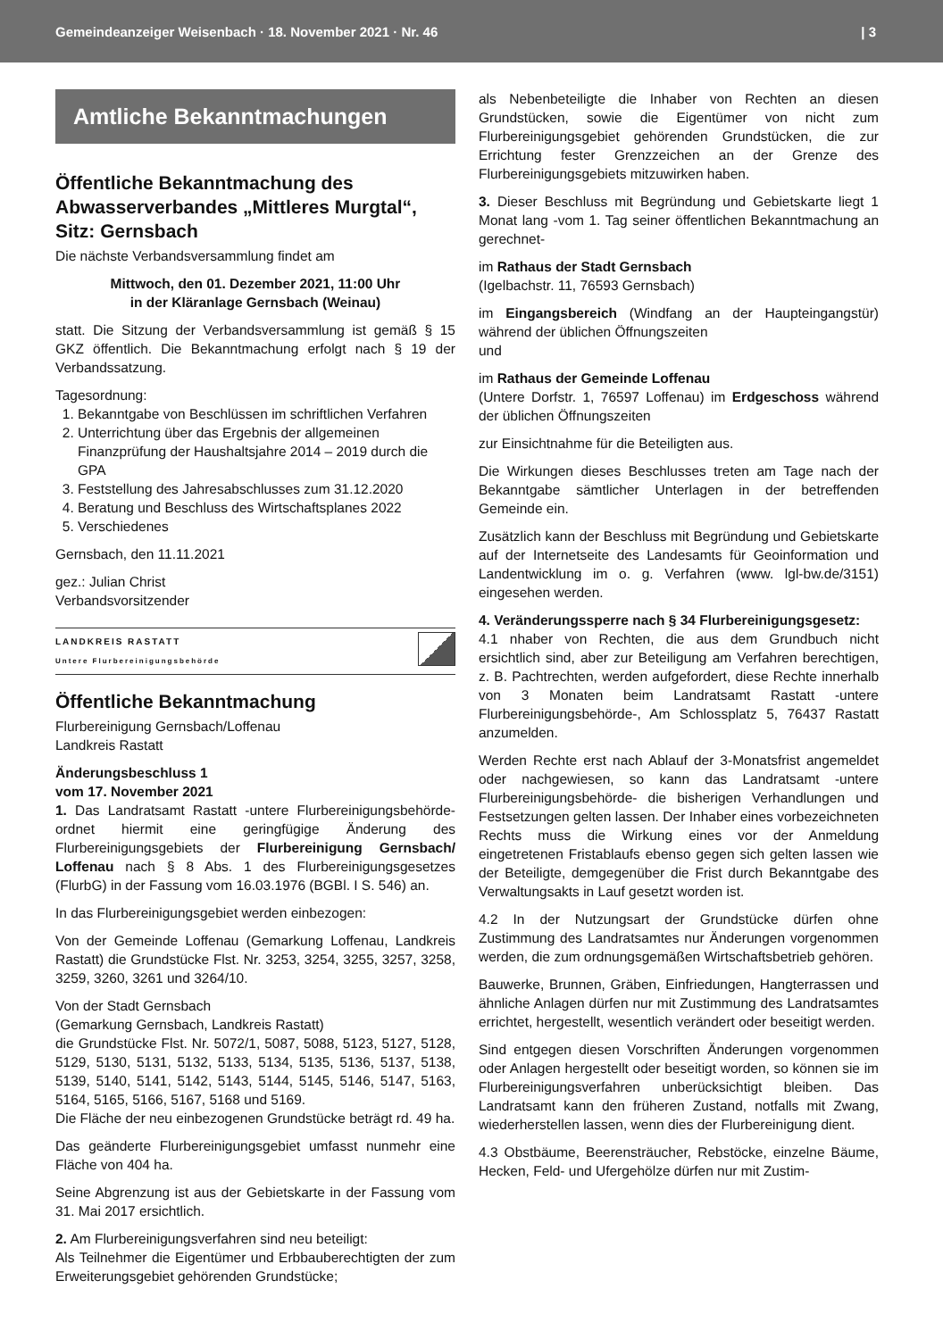Gemeindeanzeiger Weisenbach · 18. November 2021 · Nr. 46 | 3
Amtliche Bekanntmachungen
Öffentliche Bekanntmachung des Abwasserverbandes „Mittleres Murgtal“, Sitz: Gernsbach
Die nächste Verbandsversammlung findet am
Mittwoch, den 01. Dezember 2021, 11:00 Uhr
in der Kläranlage Gernsbach (Weinau)
statt. Die Sitzung der Verbandsversammlung ist gemäß § 15 GKZ öffentlich. Die Bekanntmachung erfolgt nach § 19 der Verbandssatzung.
Tagesordnung:
1. Bekanntgabe von Beschlüssen im schriftlichen Verfahren
2. Unterrichtung über das Ergebnis der allgemeinen Finanzprüfung der Haushaltsjahre 2014 – 2019 durch die GPA
3. Feststellung des Jahresabschlusses zum 31.12.2020
4. Beratung und Beschluss des Wirtschaftsplanes 2022
5. Verschiedenes
Gernsbach, den 11.11.2021
gez.: Julian Christ
Verbandsvorsitzender
LANDKREIS RASTATT
Untere Flurbereinigungsbehörde
Öffentliche Bekanntmachung
Flurbereinigung Gernsbach/Loffenau
Landkreis Rastatt
Änderungsbeschluss 1
vom 17. November 2021
1. Das Landratsamt Rastatt -untere Flurbereinigungsbehörde- ordnet hiermit eine geringfügige Änderung des Flurbereinigungsgebiets der Flurbereinigung Gernsbach/ Loffenau nach § 8 Abs. 1 des Flurbereinigungsgesetzes (FlurbG) in der Fassung vom 16.03.1976 (BGBl. I S. 546) an.
In das Flurbereinigungsgebiet werden einbezogen:
Von der Gemeinde Loffenau (Gemarkung Loffenau, Landkreis Rastatt) die Grundstücke Flst. Nr. 3253, 3254, 3255, 3257, 3258, 3259, 3260, 3261 und 3264/10.
Von der Stadt Gernsbach
(Gemarkung Gernsbach, Landkreis Rastatt)
die Grundstücke Flst. Nr. 5072/1, 5087, 5088, 5123, 5127, 5128, 5129, 5130, 5131, 5132, 5133, 5134, 5135, 5136, 5137, 5138, 5139, 5140, 5141, 5142, 5143, 5144, 5145, 5146, 5147, 5163, 5164, 5165, 5166, 5167, 5168 und 5169.
Die Fläche der neu einbezogenen Grundstücke beträgt rd. 49 ha.
Das geänderte Flurbereinigungsgebiet umfasst nunmehr eine Fläche von 404 ha.
Seine Abgrenzung ist aus der Gebietskarte in der Fassung vom 31. Mai 2017 ersichtlich.
2. Am Flurbereinigungsverfahren sind neu beteiligt:
Als Teilnehmer die Eigentümer und Erbbauberechtigten der zum Erweiterungsgebiet gehörenden Grundstücke;
als Nebenbeteiligte die Inhaber von Rechten an diesen Grundstücken, sowie die Eigentümer von nicht zum Flurbereinigungsgebiet gehörenden Grundstücken, die zur Errichtung fester Grenzzeichen an der Grenze des Flurbereinigungsgebiets mitzuwirken haben.
3. Dieser Beschluss mit Begründung und Gebietskarte liegt 1 Monat lang -vom 1. Tag seiner öffentlichen Bekanntmachung an gerechnet-
im Rathaus der Stadt Gernsbach
(Igelbachstr. 11, 76593 Gernsbach)
im Eingangsbereich (Windfang an der Haupteingangstür) während der üblichen Öffnungszeiten
und
im Rathaus der Gemeinde Loffenau
(Untere Dorfstr. 1, 76597 Loffenau) im Erdgeschoss während der üblichen Öffnungszeiten
zur Einsichtnahme für die Beteiligten aus.
Die Wirkungen dieses Beschlusses treten am Tage nach der Bekanntgabe sämtlicher Unterlagen in der betreffenden Gemeinde ein.
Zusätzlich kann der Beschluss mit Begründung und Gebietskarte auf der Internetseite des Landesamts für Geoinformation und Landentwicklung im o. g. Verfahren (www. lgl-bw.de/3151) eingesehen werden.
4. Veränderungssperre nach § 34 Flurbereinigungsgesetz:
4.1 nhaber von Rechten, die aus dem Grundbuch nicht ersichtlich sind, aber zur Beteiligung am Verfahren berechtigen, z. B. Pachtrechten, werden aufgefordert, diese Rechte innerhalb von 3 Monaten beim Landratsamt Rastatt -untere Flurbereinigungsbehörde-, Am Schlossplatz 5, 76437 Rastatt anzumelden.
Werden Rechte erst nach Ablauf der 3-Monatsfrist angemeldet oder nachgewiesen, so kann das Landratsamt -untere Flurbereinigungsbehörde- die bisherigen Verhandlungen und Festsetzungen gelten lassen. Der Inhaber eines vorbezeichneten Rechts muss die Wirkung eines vor der Anmeldung eingetretenen Fristablaufs ebenso gegen sich gelten lassen wie der Beteiligte, demgegenüber die Frist durch Bekanntgabe des Verwaltungsakts in Lauf gesetzt worden ist.
4.2 In der Nutzungsart der Grundstücke dürfen ohne Zustimmung des Landratsamtes nur Änderungen vorgenommen werden, die zum ordnungsgemäßen Wirtschaftsbetrieb gehören.
Bauwerke, Brunnen, Gräben, Einfriedungen, Hangterrassen und ähnliche Anlagen dürfen nur mit Zustimmung des Landratsamtes errichtet, hergestellt, wesentlich verändert oder beseitigt werden.
Sind entgegen diesen Vorschriften Änderungen vorgenommen oder Anlagen hergestellt oder beseitigt worden, so können sie im Flurbereinigungsverfahren unberücksichtigt bleiben. Das Landratsamt kann den früheren Zustand, notfalls mit Zwang, wiederherstellen lassen, wenn dies der Flurbereinigung dient.
4.3 Obstbäume, Beerensträucher, Rebstöcke, einzelne Bäume, Hecken, Feld- und Ufergehölze dürfen nur mit Zustim-